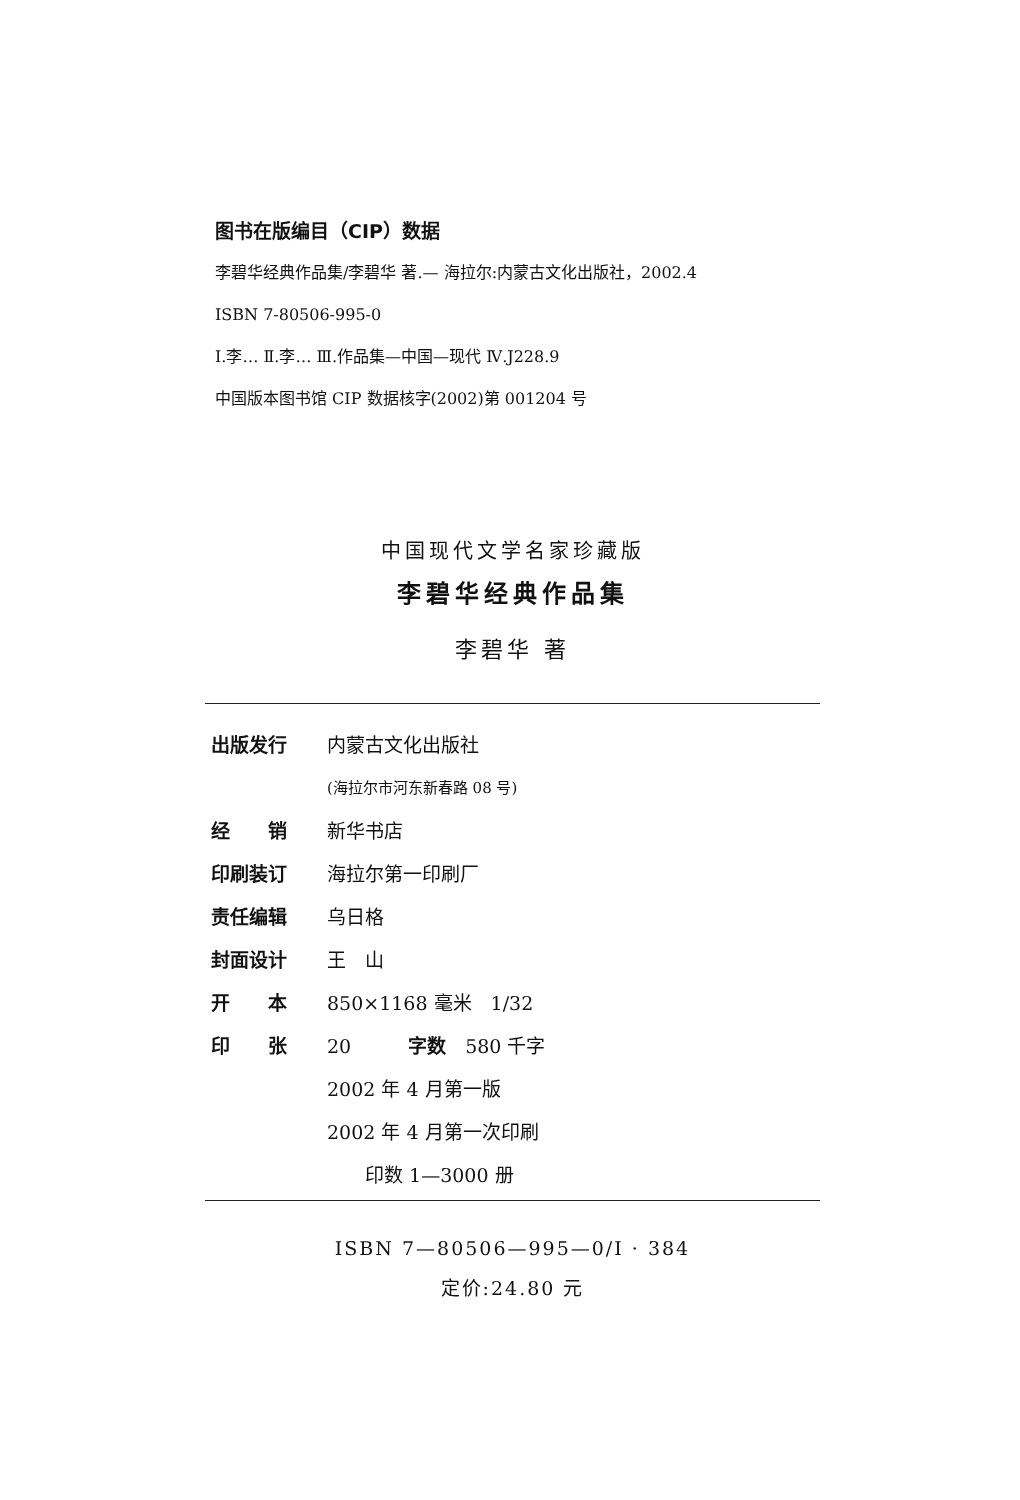图书在版编目（CIP）数据
李碧华经典作品集/李碧华 著.— 海拉尔:内蒙古文化出版社，2002.4
ISBN 7-80506-995-0
Ⅰ.李… Ⅱ.李… Ⅲ.作品集—中国—现代 Ⅳ.J228.9
中国版本图书馆 CIP 数据核字(2002)第 001204 号
中国现代文学名家珍藏版
李碧华经典作品集
李碧华 著
| 出版发行 | 内蒙古文化出版社 |
| | (海拉尔市河东新春路 08 号) |
| 经 销 | 新华书店 |
| 印刷装订 | 海拉尔第一印刷厂 |
| 责任编辑 | 乌日格 |
| 封面设计 | 王 山 |
| 开 本 | 850×1168 毫米 1/32 |
| 印 张 | 20 字数 580 千字 |
| | 2002 年 4 月第一版 |
| | 2002 年 4 月第一次印刷 |
| | 印数 1—3000 册 |
ISBN 7—80506—995—0/I · 384
定价:24.80 元